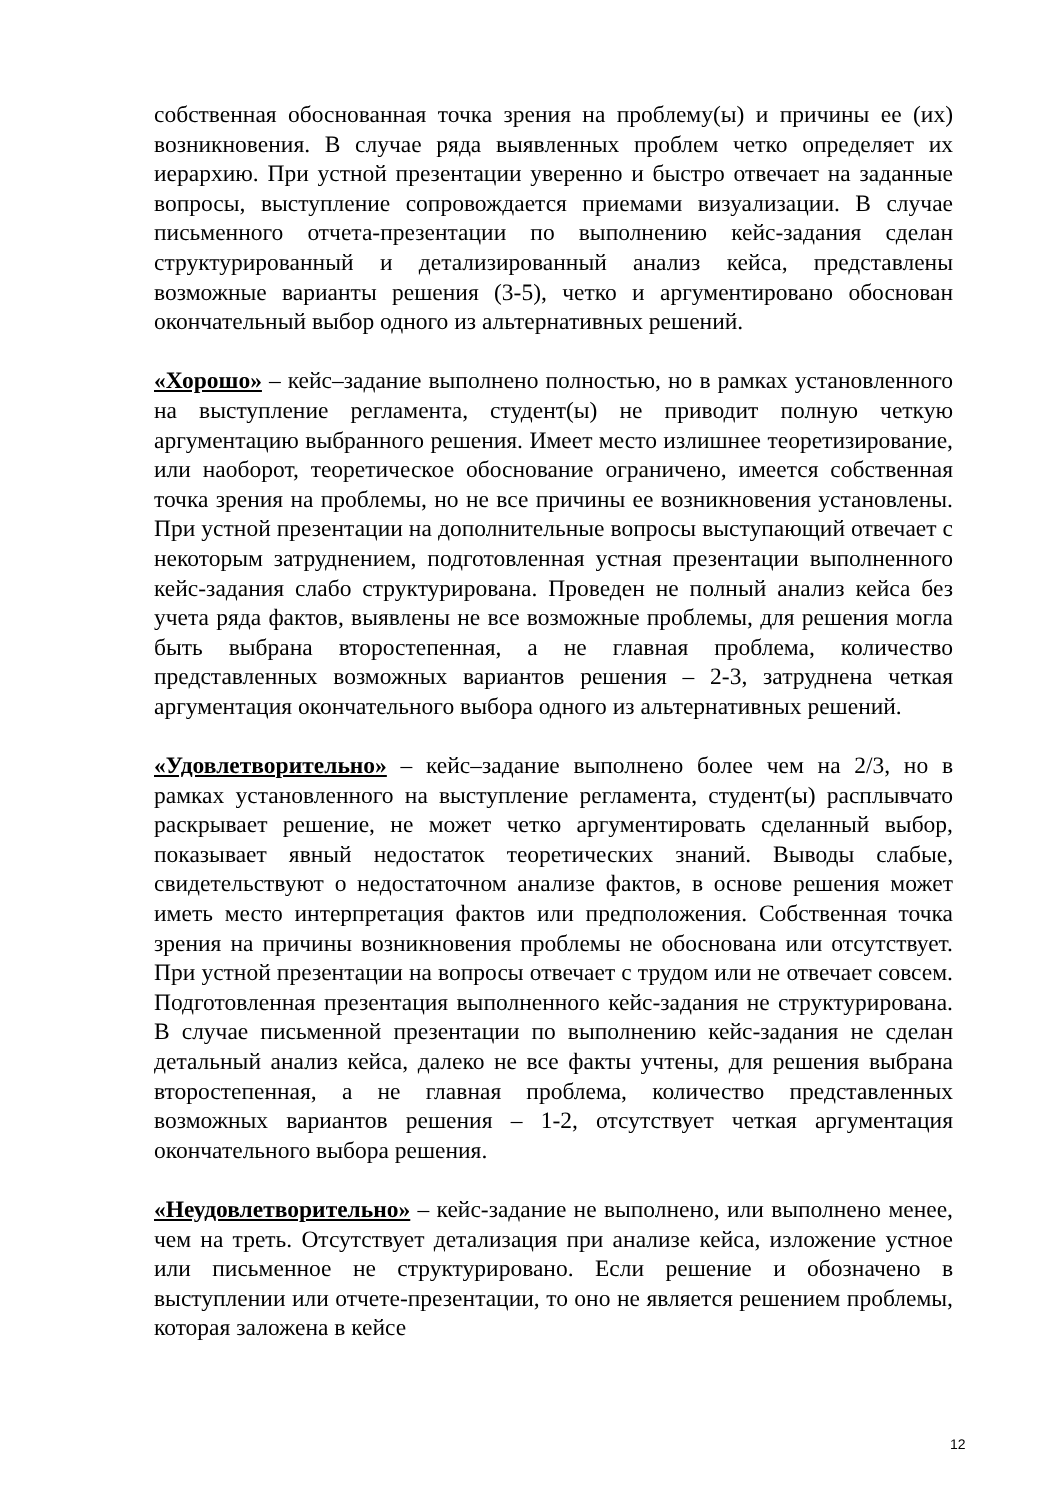собственная обоснованная точка зрения на проблему(ы) и причины ее (их) возникновения. В случае ряда выявленных проблем четко определяет их иерархию. При устной презентации уверенно и быстро отвечает на заданные вопросы, выступление сопровождается приемами визуализации. В случае письменного отчета-презентации по выполнению кейс-задания сделан структурированный и детализированный анализ кейса, представлены возможные варианты решения (3-5), четко и аргументировано обоснован окончательный выбор одного из альтернативных решений.
«Хорошо» – кейс–задание выполнено полностью, но в рамках установленного на выступление регламента, студент(ы) не приводит полную четкую аргументацию выбранного решения. Имеет место излишнее теоретизирование, или наоборот, теоретическое обоснование ограничено, имеется собственная точка зрения на проблемы, но не все причины ее возникновения установлены. При устной презентации на дополнительные вопросы выступающий отвечает с некоторым затруднением, подготовленная устная презентации выполненного кейс-задания слабо структурирована. Проведен не полный анализ кейса без учета ряда фактов, выявлены не все возможные проблемы, для решения могла быть выбрана второстепенная, а не главная проблема, количество представленных возможных вариантов решения – 2-3, затруднена четкая аргументация окончательного выбора одного из альтернативных решений.
«Удовлетворительно» – кейс–задание выполнено более чем на 2/3, но в рамках установленного на выступление регламента, студент(ы) расплывчато раскрывает решение, не может четко аргументировать сделанный выбор, показывает явный недостаток теоретических знаний. Выводы слабые, свидетельствуют о недостаточном анализе фактов, в основе решения может иметь место интерпретация фактов или предположения. Собственная точка зрения на причины возникновения проблемы не обоснована или отсутствует. При устной презентации на вопросы отвечает с трудом или не отвечает совсем. Подготовленная презентация выполненного кейс-задания не структурирована. В случае письменной презентации по выполнению кейс-задания не сделан детальный анализ кейса, далеко не все факты учтены, для решения выбрана второстепенная, а не главная проблема, количество представленных возможных вариантов решения – 1-2, отсутствует четкая аргументация окончательного выбора решения.
«Неудовлетворительно» – кейс-задание не выполнено, или выполнено менее, чем на треть. Отсутствует детализация при анализе кейса, изложение устное или письменное не структурировано. Если решение и обозначено в выступлении или отчете-презентации, то оно не является решением проблемы, которая заложена в кейсе
12